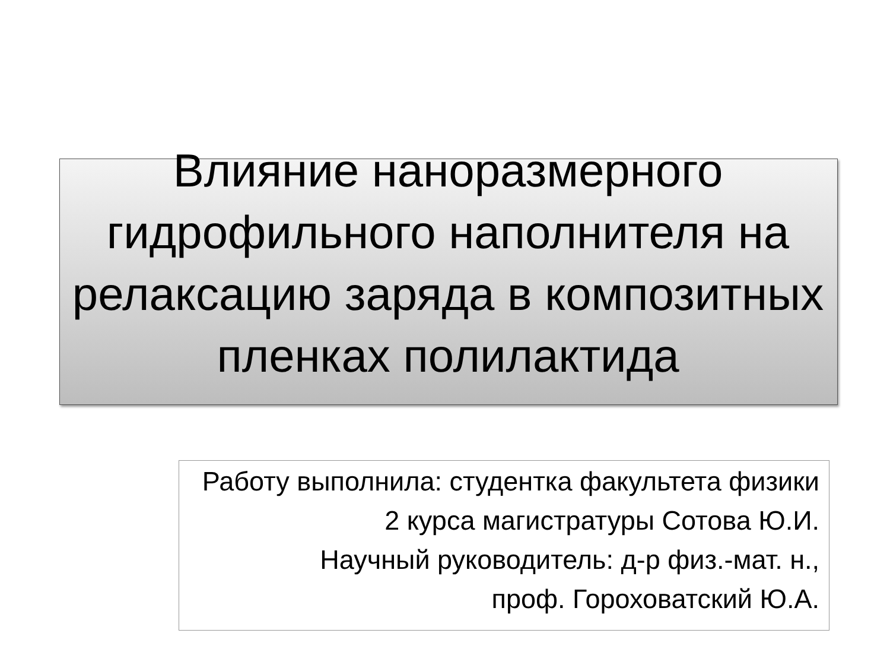Влияние наноразмерного гидрофильного наполнителя на релаксацию заряда в композитных пленках полилактида
Работу выполнила: студентка факультета физики
2 курса магистратуры Сотова Ю.И.
Научный руководитель: д-р физ.-мат. н.,
проф. Гороховатский Ю.А.